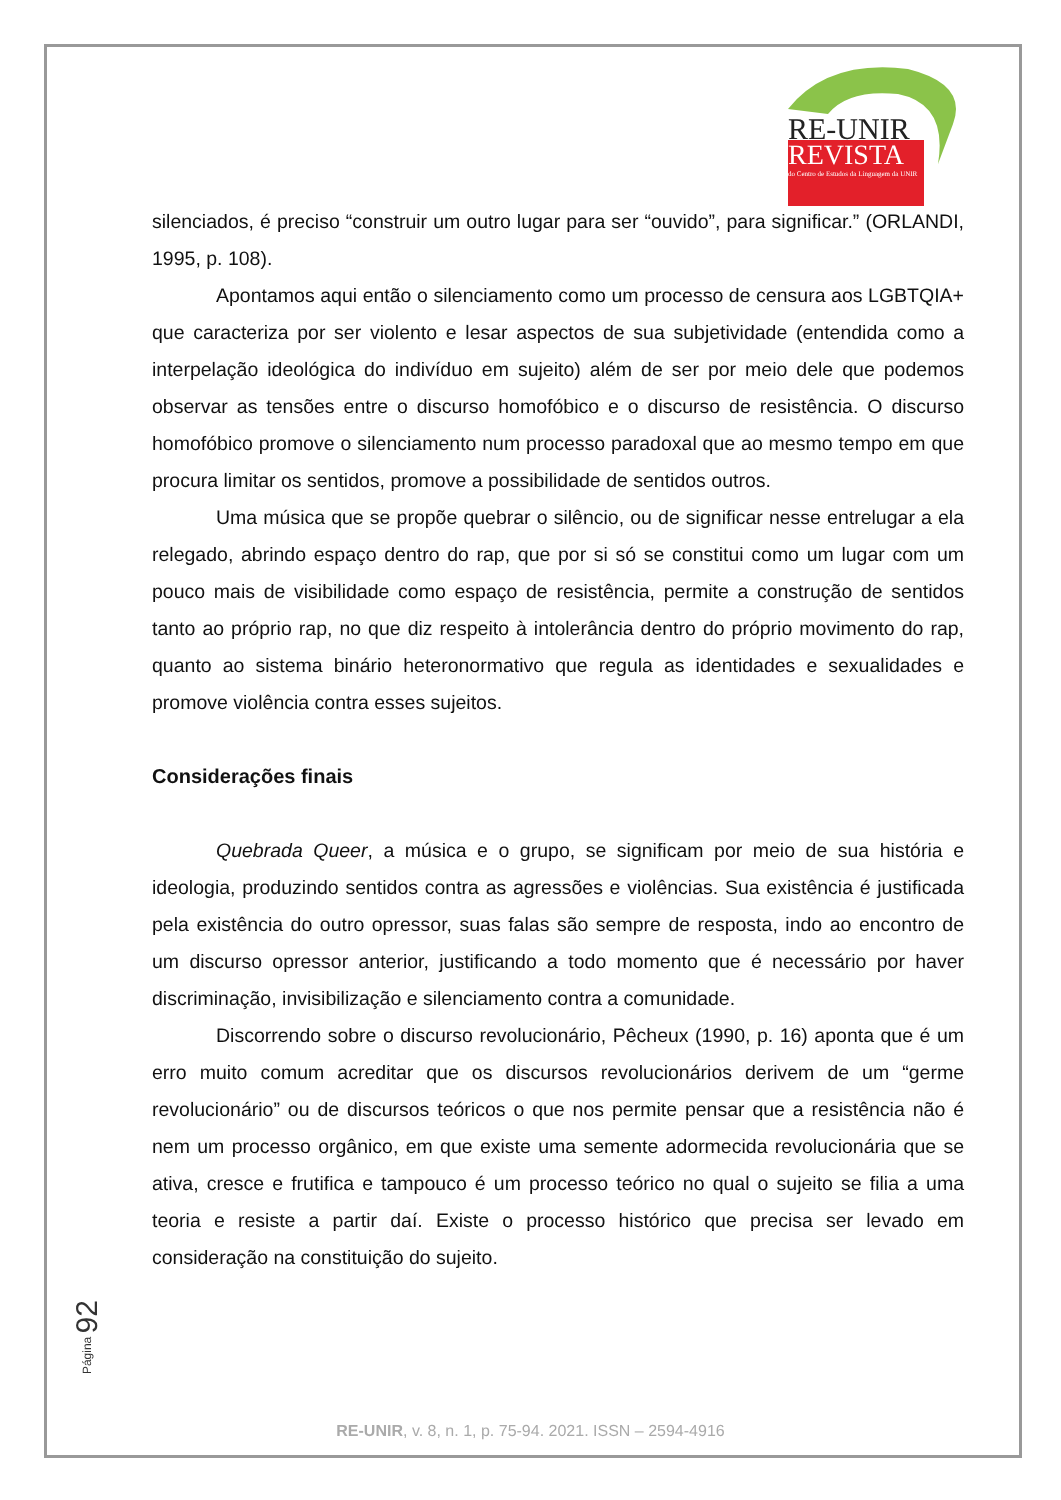RE-UNIR
REVISTA
do Centro de Estudos da Linguagem da UNIR
silenciados, é preciso “construir um outro lugar para ser “ouvido”, para significar.” (ORLANDI, 1995, p. 108).
Apontamos aqui então o silenciamento como um processo de censura aos LGBTQIA+ que caracteriza por ser violento e lesar aspectos de sua subjetividade (entendida como a interpelação ideológica do indivíduo em sujeito) além de ser por meio dele que podemos observar as tensões entre o discurso homofóbico e o discurso de resistência. O discurso homofóbico promove o silenciamento num processo paradoxal que ao mesmo tempo em que procura limitar os sentidos, promove a possibilidade de sentidos outros.
Uma música que se propõe quebrar o silêncio, ou de significar nesse entrelugar a ela relegado, abrindo espaço dentro do rap, que por si só se constitui como um lugar com um pouco mais de visibilidade como espaço de resistência, permite a construção de sentidos tanto ao próprio rap, no que diz respeito à intolerância dentro do próprio movimento do rap, quanto ao sistema binário heteronormativo que regula as identidades e sexualidades e promove violência contra esses sujeitos.
Considerações finais
Quebrada Queer, a música e o grupo, se significam por meio de sua história e ideologia, produzindo sentidos contra as agressões e violências. Sua existência é justificada pela existência do outro opressor, suas falas são sempre de resposta, indo ao encontro de um discurso opressor anterior, justificando a todo momento que é necessário por haver discriminação, invisibilização e silenciamento contra a comunidade.
Discorrendo sobre o discurso revolucionário, Pêcheux (1990, p. 16) aponta que é um erro muito comum acreditar que os discursos revolucionários derivem de um “germe revolucionário” ou de discursos teóricos o que nos permite pensar que a resistência não é nem um processo orgânico, em que existe uma semente adormecida revolucionária que se ativa, cresce e frutifica e tampouco é um processo teórico no qual o sujeito se filia a uma teoria e resiste a partir daí. Existe o processo histórico que precisa ser levado em consideração na constituição do sujeito.
Página 92
RE-UNIR, v. 8, n. 1, p. 75-94. 2021. ISSN – 2594-4916